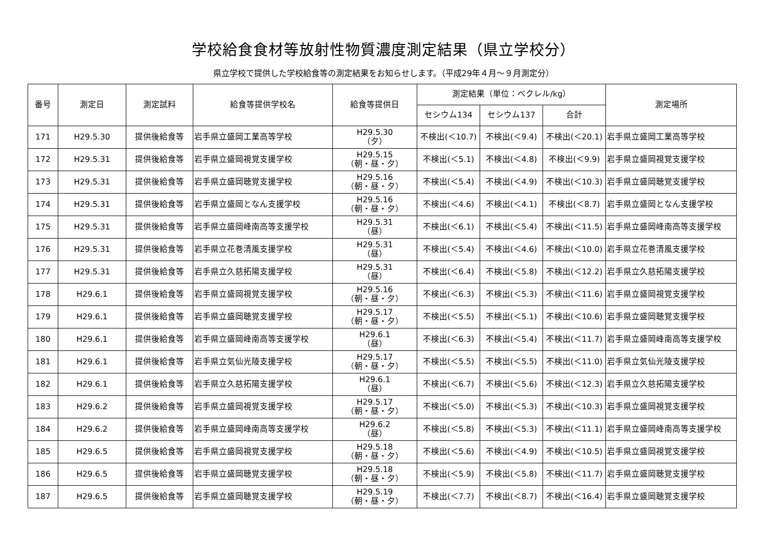学校給食食材等放射性物質濃度測定結果（県立学校分）
県立学校で提供した学校給食等の測定結果をお知らせします。（平成29年４月～９月測定分）
| 番号 | 測定日 | 測定試料 | 給食等提供学校名 | 給食等提供日 | 測定結果（単位：ベクレル/kg） | | | 測定場所 |
| --- | --- | --- | --- | --- | --- | --- | --- | --- |
| | | | | | セシウム134 | セシウム137 | 合計 | |
| 171 | H29.5.30 | 提供後給食等 | 岩手県立盛岡工業高等学校 | H29.5.30 （夕） | 不検出(＜10.7) | 不検出(＜9.4) | 不検出(＜20.1) | 岩手県立盛岡工業高等学校 |
| 172 | H29.5.31 | 提供後給食等 | 岩手県立盛岡視覚支援学校 | H29.5.15 （朝・昼・夕） | 不検出(＜5.1) | 不検出(＜4.8) | 不検出(＜9.9) | 岩手県立盛岡視覚支援学校 |
| 173 | H29.5.31 | 提供後給食等 | 岩手県立盛岡聴覚支援学校 | H29.5.16 （朝・昼・夕） | 不検出(＜5.4) | 不検出(＜4.9) | 不検出(＜10.3) | 岩手県立盛岡聴覚支援学校 |
| 174 | H29.5.31 | 提供後給食等 | 岩手県立盛岡となん支援学校 | H29.5.16 （朝・昼・夕） | 不検出(＜4.6) | 不検出(＜4.1) | 不検出(＜8.7) | 岩手県立盛岡となん支援学校 |
| 175 | H29.5.31 | 提供後給食等 | 岩手県立盛岡峰南高等支援学校 | H29.5.31 （昼） | 不検出(＜6.1) | 不検出(＜5.4) | 不検出(＜11.5) | 岩手県立盛岡峰南高等支援学校 |
| 176 | H29.5.31 | 提供後給食等 | 岩手県立花巻清風支援学校 | H29.5.31 （昼） | 不検出(＜5.4) | 不検出(＜4.6) | 不検出(＜10.0) | 岩手県立花巻清風支援学校 |
| 177 | H29.5.31 | 提供後給食等 | 岩手県立久慈拓陽支援学校 | H29.5.31 （昼） | 不検出(＜6.4) | 不検出(＜5.8) | 不検出(＜12.2) | 岩手県立久慈拓陽支援学校 |
| 178 | H29.6.1 | 提供後給食等 | 岩手県立盛岡視覚支援学校 | H29.5.16 （朝・昼・夕） | 不検出(＜6.3) | 不検出(＜5.3) | 不検出(＜11.6) | 岩手県立盛岡視覚支援学校 |
| 179 | H29.6.1 | 提供後給食等 | 岩手県立盛岡聴覚支援学校 | H29.5.17 （朝・昼・夕） | 不検出(＜5.5) | 不検出(＜5.1) | 不検出(＜10.6) | 岩手県立盛岡聴覚支援学校 |
| 180 | H29.6.1 | 提供後給食等 | 岩手県立盛岡峰南高等支援学校 | H29.6.1 （昼） | 不検出(＜6.3) | 不検出(＜5.4) | 不検出(＜11.7) | 岩手県立盛岡峰南高等支援学校 |
| 181 | H29.6.1 | 提供後給食等 | 岩手県立気仙光陵支援学校 | H29.5.17 （朝・昼・夕） | 不検出(＜5.5) | 不検出(＜5.5) | 不検出(＜11.0) | 岩手県立気仙光陵支援学校 |
| 182 | H29.6.1 | 提供後給食等 | 岩手県立久慈拓陽支援学校 | H29.6.1 （昼） | 不検出(＜6.7) | 不検出(＜5.6) | 不検出(＜12.3) | 岩手県立久慈拓陽支援学校 |
| 183 | H29.6.2 | 提供後給食等 | 岩手県立盛岡視覚支援学校 | H29.5.17 （朝・昼・夕） | 不検出(＜5.0) | 不検出(＜5.3) | 不検出(＜10.3) | 岩手県立盛岡視覚支援学校 |
| 184 | H29.6.2 | 提供後給食等 | 岩手県立盛岡峰南高等支援学校 | H29.6.2 （昼） | 不検出(＜5.8) | 不検出(＜5.3) | 不検出(＜11.1) | 岩手県立盛岡峰南高等支援学校 |
| 185 | H29.6.5 | 提供後給食等 | 岩手県立盛岡視覚支援学校 | H29.5.18 （朝・昼・夕） | 不検出(＜5.6) | 不検出(＜4.9) | 不検出(＜10.5) | 岩手県立盛岡視覚支援学校 |
| 186 | H29.6.5 | 提供後給食等 | 岩手県立盛岡聴覚支援学校 | H29.5.18 （朝・昼・夕） | 不検出(＜5.9) | 不検出(＜5.8) | 不検出(＜11.7) | 岩手県立盛岡聴覚支援学校 |
| 187 | H29.6.5 | 提供後給食等 | 岩手県立盛岡聴覚支援学校 | H29.5.19 （朝・昼・夕） | 不検出(＜7.7) | 不検出(＜8.7) | 不検出(＜16.4) | 岩手県立盛岡聴覚支援学校 |